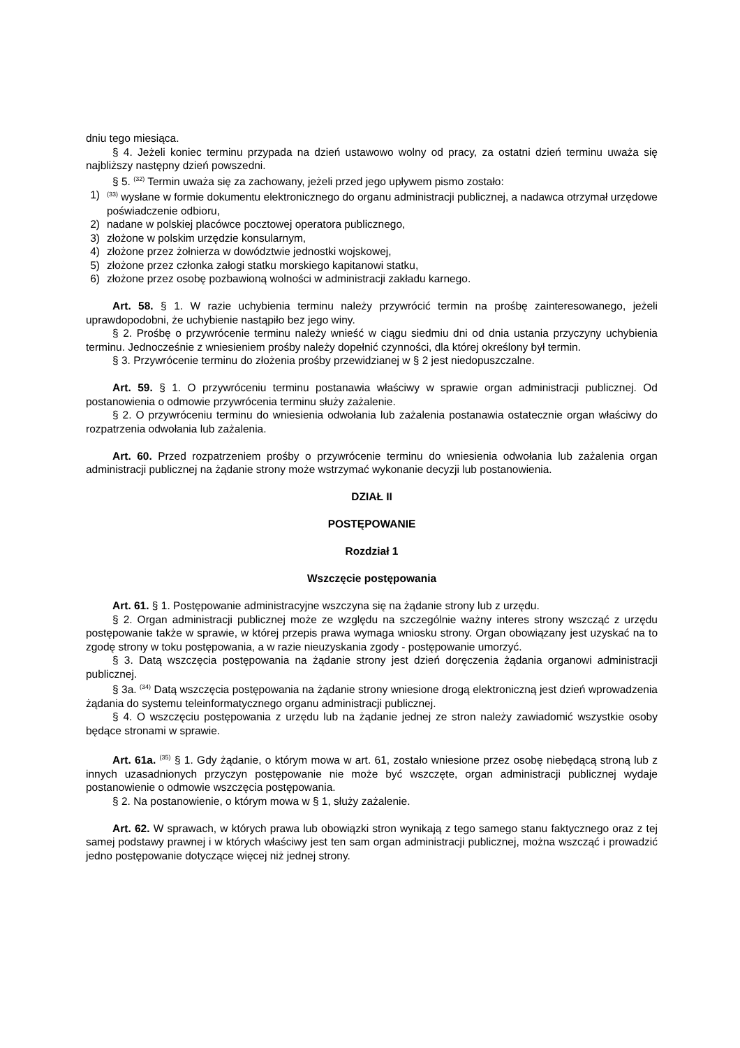dniu tego miesiąca.
§ 4. Jeżeli koniec terminu przypada na dzień ustawowo wolny od pracy, za ostatni dzień terminu uważa się najbliższy następny dzień powszedni.
§ 5. <sup>(32)</sup> Termin uważa się za zachowany, jeżeli przed jego upływem pismo zostało:
1)<sup>(33)</sup> wysłane w formie dokumentu elektronicznego do organu administracji publicznej, a nadawca otrzymał urzędowe poświadczenie odbioru,
2) nadane w polskiej placówce pocztowej operatora publicznego,
3) złożone w polskim urzędzie konsularnym,
4) złożone przez żołnierza w dowództwie jednostki wojskowej,
5) złożone przez członka załogi statku morskiego kapitanowi statku,
6) złożone przez osobę pozbawioną wolności w administracji zakładu karnego.
Art. 58. § 1. W razie uchybienia terminu należy przywrócić termin na prośbę zainteresowanego, jeżeli uprawdopodobni, że uchybienie nastąpiło bez jego winy.
§ 2. Prośbę o przywrócenie terminu należy wnieść w ciągu siedmiu dni od dnia ustania przyczyny uchybienia terminu. Jednocześnie z wniesieniem prośby należy dopełnić czynności, dla której określony był termin.
§ 3. Przywrócenie terminu do złożenia prośby przewidzianej w § 2 jest niedopuszczalne.
Art. 59. § 1. O przywróceniu terminu postanawia właściwy w sprawie organ administracji publicznej. Od postanowienia o odmowie przywrócenia terminu służy zażalenie.
§ 2. O przywróceniu terminu do wniesienia odwołania lub zażalenia postanawia ostatecznie organ właściwy do rozpatrzenia odwołania lub zażalenia.
Art. 60. Przed rozpatrzeniem prośby o przywrócenie terminu do wniesienia odwołania lub zażalenia organ administracji publicznej na żądanie strony może wstrzymać wykonanie decyzji lub postanowienia.
DZIAŁ II
POSTĘPOWANIE
Rozdział 1
Wszczęcie postępowania
Art. 61. § 1. Postępowanie administracyjne wszczyna się na żądanie strony lub z urzędu.
§ 2. Organ administracji publicznej może ze względu na szczególnie ważny interes strony wszcząć z urzędu postępowanie także w sprawie, w której przepis prawa wymaga wniosku strony. Organ obowiązany jest uzyskać na to zgodę strony w toku postępowania, a w razie nieuzyskania zgody - postępowanie umorzyć.
§ 3. Datą wszczęcia postępowania na żądanie strony jest dzień doręczenia żądania organowi administracji publicznej.
§ 3a. <sup>(34)</sup> Datą wszczęcia postępowania na żądanie strony wniesione drogą elektroniczną jest dzień wprowadzenia żądania do systemu teleinformatycznego organu administracji publicznej.
§ 4. O wszczęciu postępowania z urzędu lub na żądanie jednej ze stron należy zawiadomić wszystkie osoby będące stronami w sprawie.
Art. 61a. <sup>(35)</sup> § 1. Gdy żądanie, o którym mowa w art. 61, zostało wniesione przez osobę niebędącą stroną lub z innych uzasadnionych przyczyn postępowanie nie może być wszczęte, organ administracji publicznej wydaje postanowienie o odmowie wszczęcia postępowania.
§ 2. Na postanowienie, o którym mowa w § 1, służy zażalenie.
Art. 62. W sprawach, w których prawa lub obowiązki stron wynikają z tego samego stanu faktycznego oraz z tej samej podstawy prawnej i w których właściwy jest ten sam organ administracji publicznej, można wszcząć i prowadzić jedno postępowanie dotyczące więcej niż jednej strony.